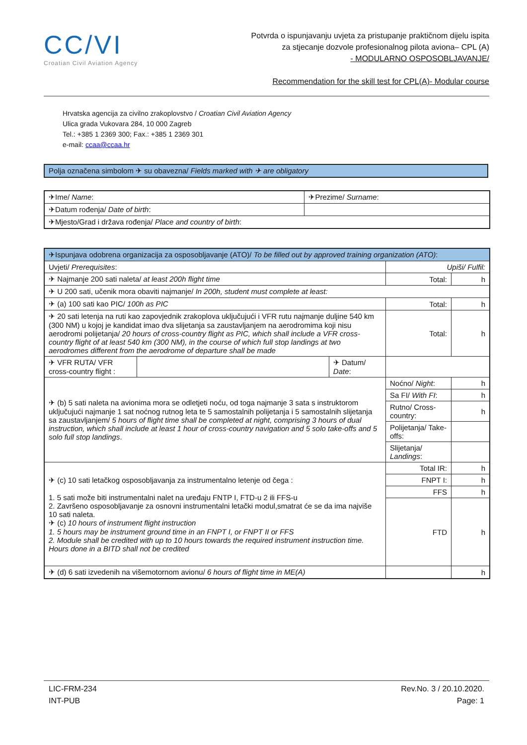CC/VI
Croatian Civil Aviation Agency
Potvrda o ispunjavanju uvjeta za pristupanje praktičnom dijelu ispita
za stjecanje dozvole profesionalnog pilota aviona– CPL (A)
- MODULARNO OSPOSOBLJAVANJE/
Recommendation for the skill test for CPL(A)- Modular course
Hrvatska agencija za civilno zrakoplovstvo / Croatian Civil Aviation Agency
Ulica grada Vukovara 284, 10 000 Zagreb
Tel.: +385 1 2369 300; Fax.: +385 1 2369 301
e-mail: ccaa@ccaa.hr
Polja označena simbolom ✈ su obavezna/ Fields marked with ✈ are obligatory
| ✈Ime/ Name : | ✈Prezime/ Surname : |
| ✈Datum rođenja/ Date of birth : | |
| ✈Mjesto/Grad i država rođenja/ Place and country of birth : | |
| ✈Ispunjava odobrena organizacija za osposobljavanje (ATO)/ To be filled out by approved training organization (ATO) : | | | | |
| Uvjeti/ Prerequisites : | | | Upiši/ Fulfil: | |
| ✈ Najmanje 200 sati naleta/ at least 200h flight time | | | Total: | h |
| ✈ U 200 sati, učenik mora obaviti najmanje/ In 200h, student must complete at least: | | | | |
| ✈ (a) 100 sati kao PIC/ 100h as PIC | | | Total: | h |
| ✈ 20 sati letenja na ruti kao zapovjednik zrakoplova uključujući i VFR rutu najmanje duljine 540 km (300 NM) u kojoj je kandidat imao dva slijetanja sa zaustavljanjem na aerodromima koji nisu aerodromi polijetanja/ 20 hours of cross-country flight as PIC, which shall include a VFR cross-country flight of at least 540 km (300 NM), in the course of which full stop landings at two aerodromes different from the aerodrome of departure shall be made | | | Total: | h |
| ✈ VFR RUTA/ VFR cross-country flight : | | ✈ Datum/ Date : | | |
| ✈ (b) 5 sati naleta na avionima mora se odletjeti noću, od toga najmanje 3 sata s instruktorom uključujući najmanje 1 sat noćnog rutnog leta te 5 samostalnih polijetanja i 5 samostalnih slijetanja sa zaustavljanjem/ 5 hours of flight time shall be completed at night, comprising 3 hours of dual instruction, which shall include at least 1 hour of cross-country navigation and 5 solo take-offs and 5 solo full stop landings . | | | Noćno/ Night : | h |
| | | | Sa FI/ With FI : | h |
| | | | Rutno/ Cross-country: | h |
| | | | Polijetanja/ Take-offs: | |
| | | | Slijetanja/ Landings : | |
| ✈ (c) 10 sati letačkog osposobljavanja za instrumentalno letenje od čega : 1. 5 sati može biti instrumentalni nalet na uređaju FNTP I, FTD-u 2 ili FFS-u 2. Završeno osposobljavanje za osnovni instrumentalni letački modul,smatrat će se da ima najviše 10 sati naleta. ✈ (c) 10 hours of instrument flight instruction 1. 5 hours may be instrument ground time in an FNPT I, or FNPT II or FFS 2. Module shall be credited with up to 10 hours towards the required instrument instruction time. Hours done in a BITD shall not be credited | | | Total IR: | h |
| | | | FNPT I: | h |
| | | | FFS | h |
| | | | FTD | h |
| ✈ (d) 6 sati izvedenih na višemotornom avionu/ 6 hours of flight time in ME(A) | | | | h |
LIC-FRM-234
INT-PUB
Rev.No. 3 / 20.10.2020.
Page: 1